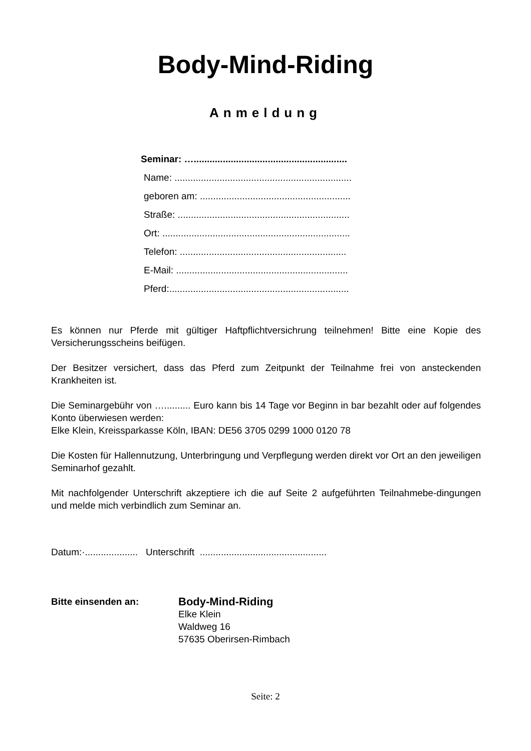Body-Mind-Riding
Anmeldung
Seminar: …..........................................................
Name: ...................................................................
geboren am: .........................................................
Straße: .................................................................
Ort: .......................................................................
Telefon: ...............................................................
E-Mail: .................................................................
Pferd:....................................................................
Es können nur Pferde mit gültiger Haftpflichtversichrung teilnehmen! Bitte eine Kopie des Versicherungsscheins beifügen.
Der Besitzer versichert, dass das Pferd zum Zeitpunkt der Teilnahme frei von ansteckenden Krankheiten ist.
Die Seminargebühr von ….......... Euro kann bis 14 Tage vor Beginn in bar bezahlt oder auf folgendes Konto überwiesen werden:
Elke Klein, Kreissparkasse Köln, IBAN: DE56 3705 0299 1000 0120 78
Die Kosten für Hallennutzung, Unterbringung und Verpflegung werden direkt vor Ort an den jeweiligen Seminarhof gezahlt.
Mit nachfolgender Unterschrift akzeptiere ich die auf Seite 2 aufgeführten Teilnahmebe-dingungen und melde mich verbindlich zum Seminar an.
Datum:·.................... Unterschrift ................................................
Bitte einsenden an:
Body-Mind-Riding
Elke Klein
Waldweg 16
57635 Oberirsen-Rimbach
Seite: 2